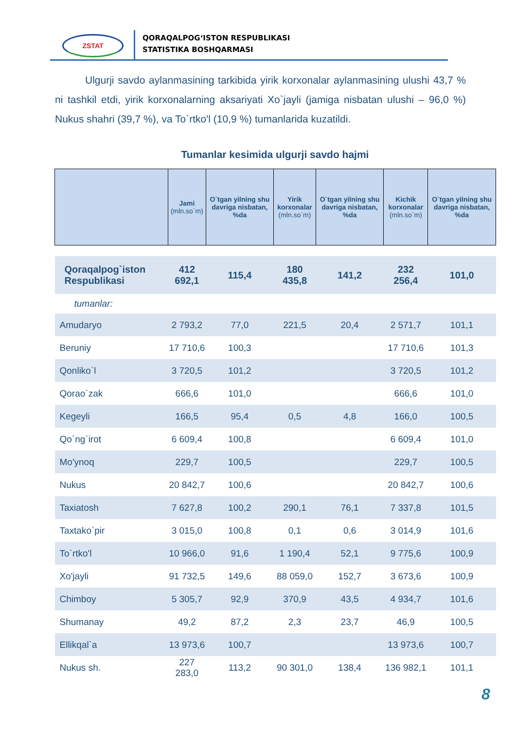ZSTAT
QORAQALPOG‘ISTON RESPUBLIKASI
STATISTIKA BOSHQARMASI
Ulgurji savdo aylanmasining tarkibida yirik korxonalar aylanmasining ulushi 43,7 % ni tashkil etdi, yirik korxonalarning aksariyati Xo`jayli (jamiga nisbatan ulushi – 96,0 %) Nukus shahri (39,7 %), va To`rtko'l (10,9 %) tumanlarida kuzatildi.
Tumanlar kesimida ulgurji savdo hajmi
| | Jami (mln.so`m) | O`tgan yilning shu davriga nisbatan, %da | Yirik korxonalar (mln.so`m) | O`tgan yilning shu davriga nisbatan, %da | Kichik korxonalar (mln.so`m) | O`tgan yilning shu davriga nisbatan, %da |
| --- | --- | --- | --- | --- | --- | --- |
| Qoraqalpog`iston Respublikasi | 412 692,1 | 115,4 | 180 435,8 | 141,2 | 232 256,4 | 101,0 |
| tumanlar: | | | | | | |
| Amudaryo | 2 793,2 | 77,0 | 221,5 | 20,4 | 2 571,7 | 101,1 |
| Beruniy | 17 710,6 | 100,3 | | | 17 710,6 | 101,3 |
| Qonliko`l | 3 720,5 | 101,2 | | | 3 720,5 | 101,2 |
| Qorao`zak | 666,6 | 101,0 | | | 666,6 | 101,0 |
| Kegeyli | 166,5 | 95,4 | 0,5 | 4,8 | 166,0 | 100,5 |
| Qo`ng`irot | 6 609,4 | 100,8 | | | 6 609,4 | 101,0 |
| Mo'ynoq | 229,7 | 100,5 | | | 229,7 | 100,5 |
| Nukus | 20 842,7 | 100,6 | | | 20 842,7 | 100,6 |
| Taxiatosh | 7 627,8 | 100,2 | 290,1 | 76,1 | 7 337,8 | 101,5 |
| Taxtako`pir | 3 015,0 | 100,8 | 0,1 | 0,6 | 3 014,9 | 101,6 |
| To`rtko'l | 10 966,0 | 91,6 | 1 190,4 | 52,1 | 9 775,6 | 100,9 |
| Xo'jayli | 91 732,5 | 149,6 | 88 059,0 | 152,7 | 3 673,6 | 100,9 |
| Chimboy | 5 305,7 | 92,9 | 370,9 | 43,5 | 4 934,7 | 101,6 |
| Shumanay | 49,2 | 87,2 | 2,3 | 23,7 | 46,9 | 100,5 |
| Ellikqal`a | 13 973,6 | 100,7 | | | 13 973,6 | 100,7 |
| Nukus sh. | 227 283,0 | 113,2 | 90 301,0 | 138,4 | 136 982,1 | 101,1 |
8